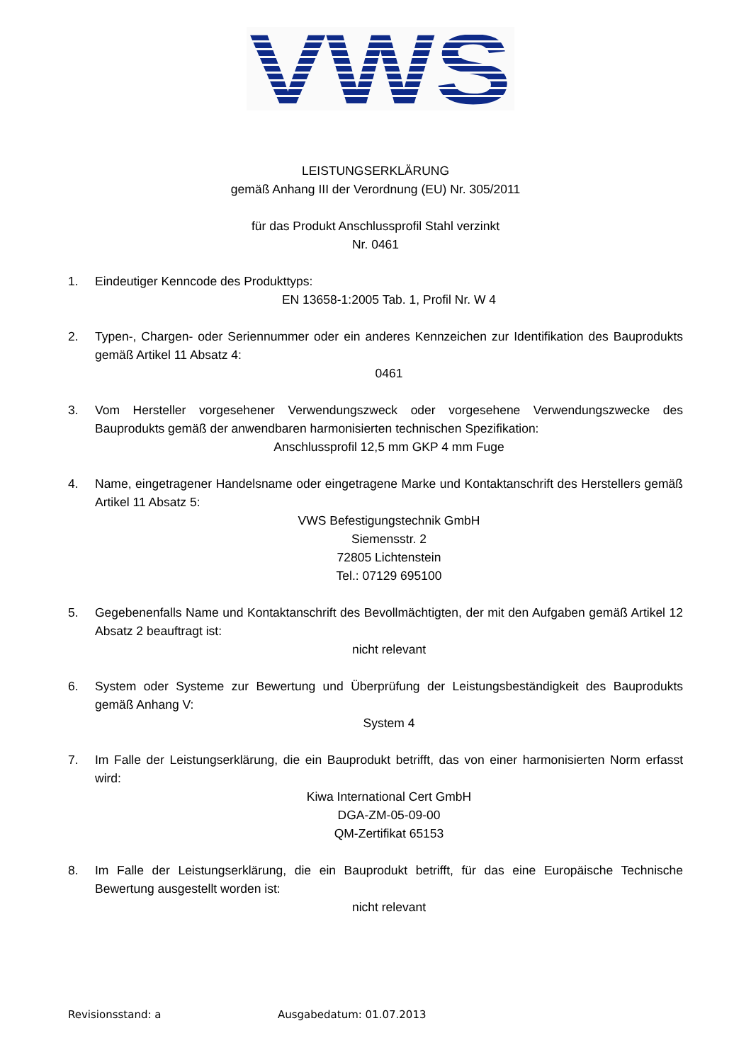VWS
LEISTUNGSERKLÄRUNG
gemäß Anhang III der Verordnung (EU) Nr. 305/2011
für das Produkt Anschlussprofil Stahl verzinkt
Nr. 0461
1. Eindeutiger Kenncode des Produkttyps:
EN 13658-1:2005 Tab. 1, Profil Nr. W 4
2. Typen-, Chargen- oder Seriennummer oder ein anderes Kennzeichen zur Identifikation des Bauprodukts gemäß Artikel 11 Absatz 4:
0461
3. Vom Hersteller vorgesehener Verwendungszweck oder vorgesehene Verwendungszwecke des Bauprodukts gemäß der anwendbaren harmonisierten technischen Spezifikation:
Anschlussprofil 12,5 mm GKP 4 mm Fuge
4. Name, eingetragener Handelsname oder eingetragene Marke und Kontaktanschrift des Herstellers gemäß Artikel 11 Absatz 5:
VWS Befestigungstechnik GmbH
Siemensstr. 2
72805 Lichtenstein
Tel.: 07129 695100
5. Gegebenenfalls Name und Kontaktanschrift des Bevollmächtigten, der mit den Aufgaben gemäß Artikel 12 Absatz 2 beauftragt ist:
nicht relevant
6. System oder Systeme zur Bewertung und Überprüfung der Leistungsbeständigkeit des Bauprodukts gemäß Anhang V:
System 4
7. Im Falle der Leistungserklärung, die ein Bauprodukt betrifft, das von einer harmonisierten Norm erfasst wird:
Kiwa International Cert GmbH
DGA-ZM-05-09-00
QM-Zertifikat 65153
8. Im Falle der Leistungserklärung, die ein Bauprodukt betrifft, für das eine Europäische Technische Bewertung ausgestellt worden ist:
nicht relevant
Revisionsstand: a Ausgabedatum: 01.07.2013